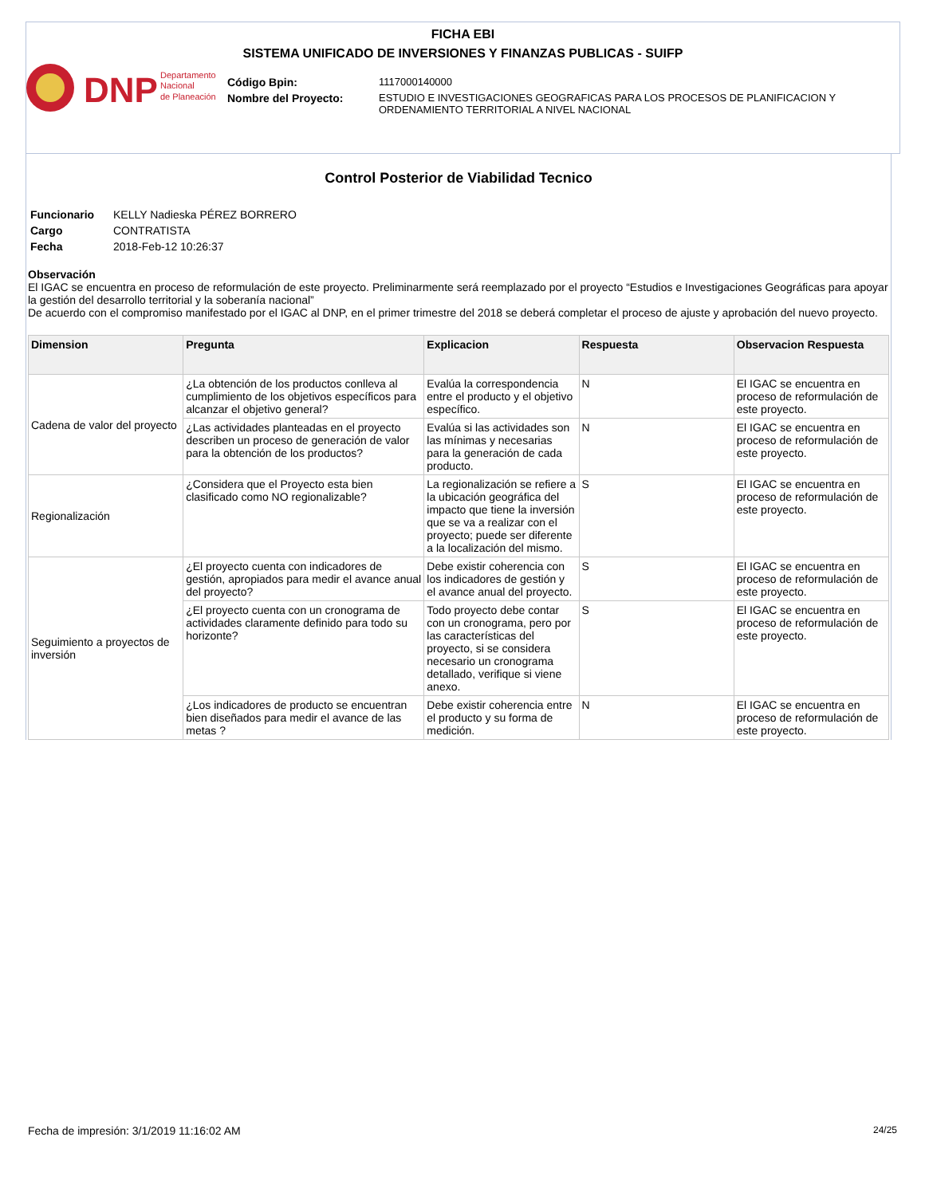FICHA EBI
SISTEMA UNIFICADO DE INVERSIONES Y FINANZAS PUBLICAS - SUIFP
DNP
Departamento
Nacional
de Planeación
| Código Bpin: | 1117000140000 |
| Nombre del Proyecto: | ESTUDIO E INVESTIGACIONES GEOGRAFICAS PARA LOS PROCESOS DE PLANIFICACION Y ORDENAMIENTO TERRITORIAL A NIVEL NACIONAL |
Control Posterior de Viabilidad Tecnico
| Funcionario | KELLY Nadieska PÉREZ BORRERO |
| Cargo | CONTRATISTA |
| Fecha | 2018-Feb-12 10:26:37 |
Observación
El IGAC se encuentra en proceso de reformulación de este proyecto. Preliminarmente será reemplazado por el proyecto “Estudios e Investigaciones Geográficas para apoyar la gestión del desarrollo territorial y la soberanía nacional”
De acuerdo con el compromiso manifestado por el IGAC al DNP, en el primer trimestre del 2018 se deberá completar el proceso de ajuste y aprobación del nuevo proyecto.
| Dimension | Pregunta | Explicacion | Respuesta | Observacion Respuesta |
| --- | --- | --- | --- | --- |
| Cadena de valor del proyecto | ¿La obtención de los productos conlleva al cumplimiento de los objetivos específicos para alcanzar el objetivo general? | Evalúa la correspondencia entre el producto y el objetivo específico. | N | El IGAC se encuentra en proceso de reformulación de este proyecto. |
| | ¿Las actividades planteadas en el proyecto describen un proceso de generación de valor para la obtención de los productos? | Evalúa si las actividades son las mínimas y necesarias para la generación de cada producto. | N | El IGAC se encuentra en proceso de reformulación de este proyecto. |
| Regionalización | ¿Considera que el Proyecto esta bien clasificado como NO regionalizable? | La regionalización se refiere a la ubicación geográfica del impacto que tiene la inversión que se va a realizar con el proyecto; puede ser diferente a la localización del mismo. | S | El IGAC se encuentra en proceso de reformulación de este proyecto. |
| Seguimiento a proyectos de inversión | ¿El proyecto cuenta con indicadores de gestión, apropiados para medir el avance anual del proyecto? | Debe existir coherencia con los indicadores de gestión y el avance anual del proyecto. | S | El IGAC se encuentra en proceso de reformulación de este proyecto. |
| | ¿El proyecto cuenta con un cronograma de actividades claramente definido para todo su horizonte? | Todo proyecto debe contar con un cronograma, pero por las características del proyecto, si se considera necesario un cronograma detallado, verifique si viene anexo. | S | El IGAC se encuentra en proceso de reformulación de este proyecto. |
| | ¿Los indicadores de producto se encuentran bien diseñados para medir el avance de las metas ? | Debe existir coherencia entre el producto y su forma de medición. | N | El IGAC se encuentra en proceso de reformulación de este proyecto. |
Fecha de impresión: 3/1/2019 11:16:02 AM 24/25